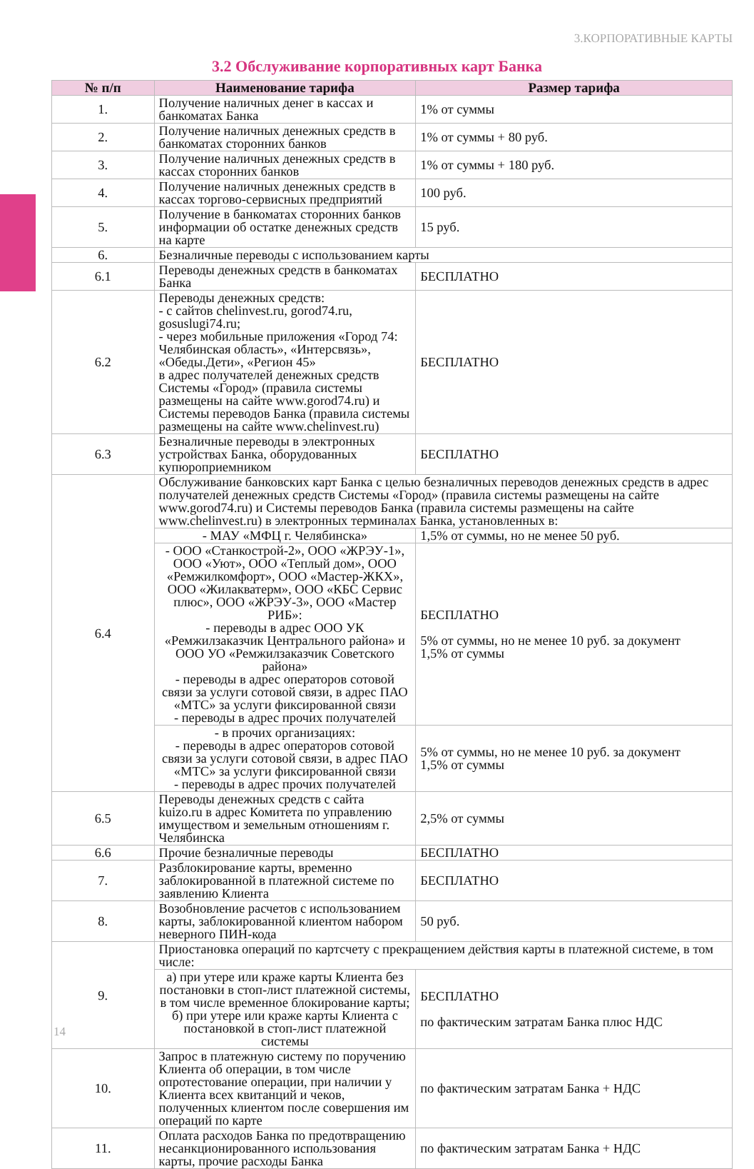3.КОРПОРАТИВНЫЕ КАРТЫ
3.2 Обслуживание корпоративных карт Банка
| № п/п | Наименование тарифа | Размер тарифа |
| --- | --- | --- |
| 1. | Получение наличных денег в кассах и банкоматах Банка | 1% от суммы |
| 2. | Получение наличных денежных средств в банкоматах сторонних банков | 1% от суммы + 80 руб. |
| 3. | Получение наличных денежных средств в кассах сторонних банков | 1% от суммы + 180 руб. |
| 4. | Получение наличных денежных средств в кассах торгово-сервисных предприятий | 100 руб. |
| 5. | Получение в банкоматах сторонних банков информации об остатке денежных средств на карте | 15 руб. |
| 6. | Безналичные переводы с использованием карты | |
| 6.1 | Переводы денежных средств в банкоматах Банка | БЕСПЛАТНО |
| 6.2 | Переводы денежных средств: - с сайтов chelinvest.ru, gorod74.ru, gosuslugi74.ru; - через мобильные приложения «Город 74: Челябинская область», «Интерсвязь», «Обеды.Дети», «Регион 45» в адрес получателей денежных средств Системы «Город» (правила системы размещены на сайте www.gorod74.ru) и Системы переводов Банка (правила системы размещены на сайте www.chelinvest.ru) | БЕСПЛАТНО |
| 6.3 | Безналичные переводы в электронных устройствах Банка, оборудованных купюроприемником | БЕСПЛАТНО |
| 6.4 | Обслуживание банковских карт Банка с целью безналичных переводов денежных средств в адрес получателей денежных средств Системы «Город» (правила системы размещены на сайте www.gorod74.ru) и Системы переводов Банка (правила системы размещены на сайте www.chelinvest.ru) в электронных терминалах Банка, установленных в: | |
| | - МАУ «МФЦ г. Челябинска» | 1,5% от суммы, но не менее 50 руб. |
| | - ООО «Станкострой-2», ООО «ЖРЭУ-1», ООО «Уют», ООО «Теплый дом», ООО «Ремжилкомфорт», ООО «Мастер-ЖКХ», ООО «Жилакватерм», ООО «КБС Сервис плюс», ООО «ЖРЭУ-3», ООО «Мастер РИБ»: - переводы в адрес ООО УК «Ремжилзаказчик Центрального района» и ООО УО «Ремжилзаказчик Советского района» - переводы в адрес операторов сотовой связи за услуги сотовой связи, в адрес ПАО «МТС» за услуги фиксированной связи - переводы в адрес прочих получателей | БЕСПЛАТНО 5% от суммы, но не менее 10 руб. за документ 1,5% от суммы |
| | - в прочих организациях: - переводы в адрес операторов сотовой связи за услуги сотовой связи, в адрес ПАО «МТС» за услуги фиксированной связи - переводы в адрес прочих получателей | 5% от суммы, но не менее 10 руб. за документ 1,5% от суммы |
| 6.5 | Переводы денежных средств с сайта kuizo.ru в адрес Комитета по управлению имуществом и земельным отношениям г. Челябинска | 2,5% от суммы |
| 6.6 | Прочие безналичные переводы | БЕСПЛАТНО |
| 7. | Разблокирование карты, временно заблокированной в платежной системе по заявлению Клиента | БЕСПЛАТНО |
| 8. | Возобновление расчетов с использованием карты, заблокированной клиентом набором неверного ПИН-кода | 50 руб. |
| 9. | Приостановка операций по картсчету с прекращением действия карты в платежной системе, в том числе: | |
| | а) при утере или краже карты Клиента без постановки в стоп-лист платежной системы, в том числе временное блокирование карты; б) при утере или краже карты Клиента с постановкой в стоп-лист платежной системы | БЕСПЛАТНО по фактическим затратам Банка плюс НДС |
| 10. | Запрос в платежную систему по поручению Клиента об операции, в том числе опротестование операции, при наличии у Клиента всех квитанций и чеков, полученных клиентом после совершения им операций по карте | по фактическим затратам Банка + НДС |
| 11. | Оплата расходов Банка по предотвращению несанкционированного использования карты, прочие расходы Банка | по фактическим затратам Банка + НДС |
14